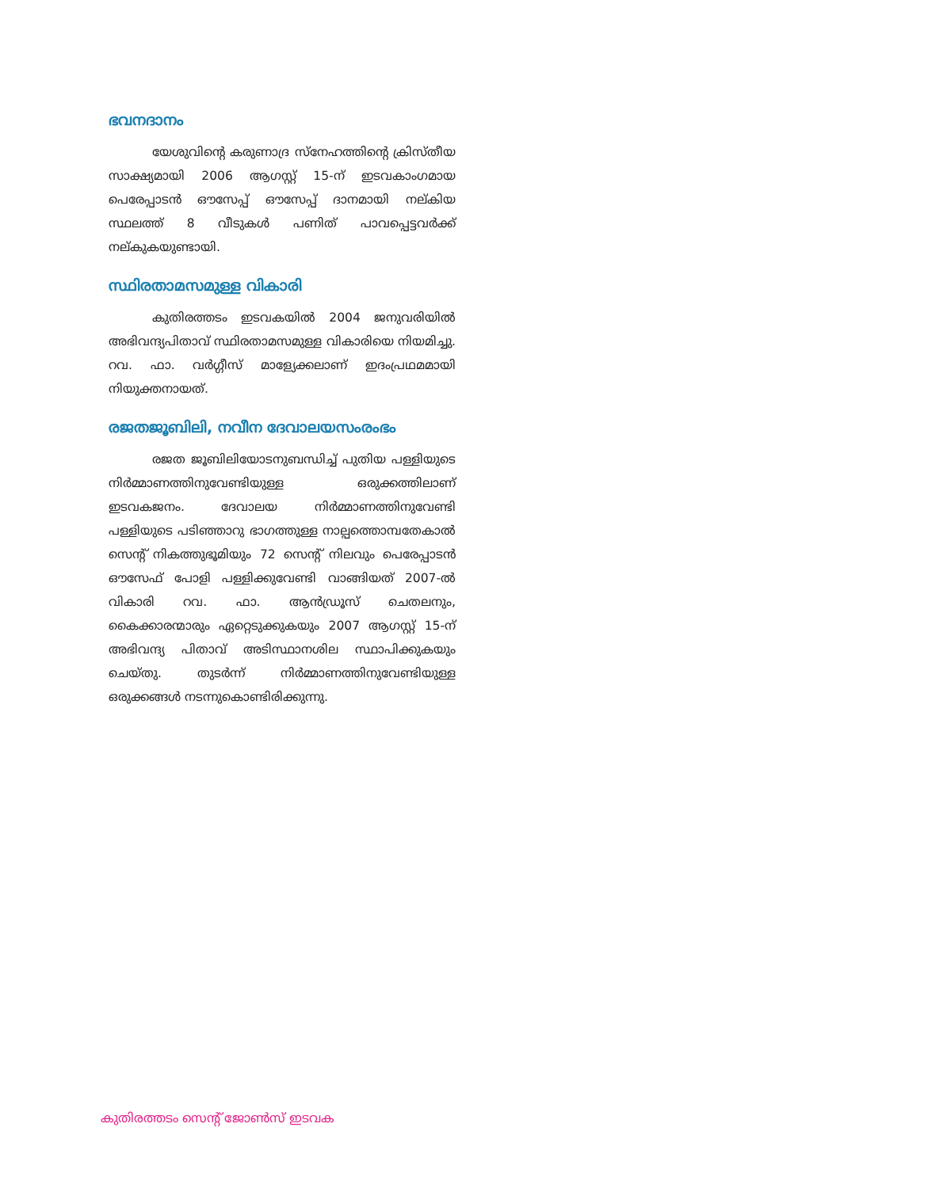ഭവനദാനം
യേശുവിന്റെ കരുണാദ്ര സ്നേഹത്തിന്റെ ക്രിസ്തീയ സാക്ഷ്യമായി 2006 ആഗസ്റ്റ് 15-ന് ഇടവകാംഗമായ പെരേപ്പാടൻ ഔസേപ്പ് ഔസേപ്പ് ദാനമായി നല്കിയ സ്ഥലത്ത് 8 വീടുകൾ പണിത് പാവപ്പെട്ടവർക്ക് നല്കുകയുണ്ടായി.
സ്ഥിരതാമസമുള്ള വികാരി
കുതിരത്തടം ഇടവകയിൽ 2004 ജനുവരിയിൽ അഭിവന്ദ്യപിതാവ് സ്ഥിരതാമസമുള്ള വികാരിയെ നിയമിച്ചു. റവ. ഫാ. വർഗ്ഗീസ് മാള്യേക്കലാണ് ഇദംപ്രഥമമായി നിയുക്തനായത്.
രജതജൂബിലി, നവീന ദേവാലയസംരംഭം
രജത ജൂബിലിയോടനുബന്ധിച്ച് പുതിയ പള്ളിയുടെ നിർമ്മാണത്തിനുവേണ്ടിയുള്ള ഒരുക്കത്തിലാണ് ഇടവകജനം. ദേവാലയ നിർമ്മാണത്തിനുവേണ്ടി പള്ളിയുടെ പടിഞ്ഞാറു ഭാഗത്തുള്ള നാല്പത്തൊമ്പതേകാൽ സെന്റ് നികത്തുഭൂമിയും 72 സെന്റ് നിലവും പെരേപ്പാടൻ ഔസേഫ് പോളി പള്ളിക്കുവേണ്ടി വാങ്ങിയത് 2007-ൽ വികാരി റവ. ഫാ. ആൻഡ്രൂസ് ചെതലനും, കൈക്കാരന്മാരും ഏറ്റെടുക്കുകയും 2007 ആഗസ്റ്റ് 15-ന് അഭിവന്ദ്യ പിതാവ് അടിസ്ഥാനശില സ്ഥാപിക്കുകയും ചെയ്തു. തുടർന്ന് നിർമ്മാണത്തിനുവേണ്ടിയുള്ള ഒരുക്കങ്ങൾ നടന്നുകൊണ്ടിരിക്കുന്നു.
കുതിരത്തടം സെന്റ് ജോൺസ് ഇടവക